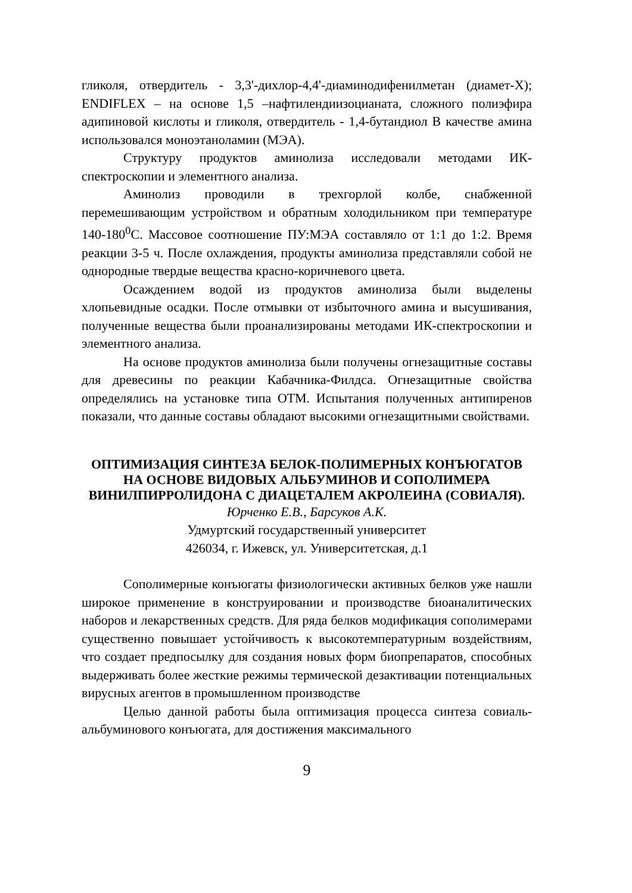гликоля, отвердитель - 3,3'-дихлор-4,4'-диаминодифенилметан (диамет-X); ENDIFLEX – на основе 1,5 –нафтилендиизоцианата, сложного полиэфира адипиновой кислоты и гликоля, отвердитель - 1,4-бутандиол В качестве амина использовался моноэтаноламин (МЭА).
Структуру продуктов аминолиза исследовали методами ИК-спектроскопии и элементного анализа.
Аминолиз проводили в трехгорлой колбе, снабженной перемешивающим устройством и обратным холодильником при температуре 140-180<sup>0</sup>С. Массовое соотношение ПУ:МЭА составляло от 1:1 до 1:2. Время реакции 3-5 ч. После охлаждения, продукты аминолиза представляли собой не однородные твердые вещества красно-коричневого цвета.
Осаждением водой из продуктов аминолиза были выделены хлопьевидные осадки. После отмывки от избыточного амина и высушивания, полученные вещества были проанализированы методами ИК-спектроскопии и элементного анализа.
На основе продуктов аминолиза были получены огнезащитные составы для древесины по реакции Кабачника-Филдса. Огнезащитные свойства определялись на установке типа ОТМ. Испытания полученных антипиренов показали, что данные составы обладают высокими огнезащитными свойствами.
ОПТИМИЗАЦИЯ СИНТЕЗА БЕЛОК-ПОЛИМЕРНЫХ КОНЪЮГАТОВ НА ОСНОВЕ ВИДОВЫХ АЛЬБУМИНОВ И СОПОЛИМЕРА ВИНИЛПИРРОЛИДОНА С ДИАЦЕТАЛЕМ АКРОЛЕИНА (СОВИАЛЯ).
Юрченко Е.В., Барсуков А.К.
Удмуртский государственный университет
426034, г. Ижевск, ул. Университетская, д.1
Сополимерные конъюгаты физиологически активных белков уже нашли широкое применение в конструировании и производстве биоаналитических наборов и лекарственных средств. Для ряда белков модификация сополимерами существенно повышает устойчивость к высокотемпературным воздействиям, что создает предпосылку для создания новых форм биопрепаратов, способных выдерживать более жесткие режимы термической дезактивации потенциальных вирусных агентов в промышленном производстве
Целью данной работы была оптимизация процесса синтеза совиаль-альбуминового конъюгата, для достижения максимального
9